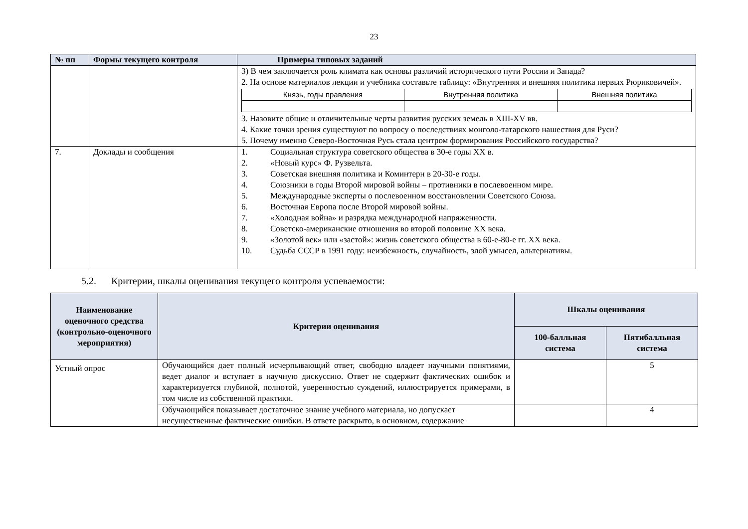23
| № пп | Формы текущего контроля | Примеры типовых заданий |
| --- | --- | --- |
| | | 3) В чем заключается роль климата как основы различий исторического пути России и Запада? 2. На основе материалов лекции и учебника составьте таблицу: «Внутренняя и внешняя политика первых Рюриковичей». / Князь, годы правления / Внутренняя политика / Внешняя политика / 3. Назовите общие и отличительные черты развития русских земель в XIII-XV вв. 4. Какие точки зрения существуют по вопросу о последствиях монголо-татарского нашествия для Руси? 5. Почему именно Северо-Восточная Русь стала центром формирования Российского государства? |
| 7. | Доклады и сообщения | 1. Социальная структура советского общества в 30-е годы XX в. 2. «Новый курс» Ф. Рузвельта. 3. Советская внешняя политика и Коминтерн в 20-30-е годы. 4. Союзники в годы Второй мировой войны – противники в послевоенном мире. 5. Международные эксперты о послевоенном восстановлении Советского Союза. 6. Восточная Европа после Второй мировой войны. 7. «Холодная война» и разрядка международной напряженности. 8. Советско-американские отношения во второй половине XX века. 9. «Золотой век» или «застой»: жизнь советского общества в 60-е-80-е гг. XX века. 10. Судьба СССР в 1991 году: неизбежность, случайность, злой умысел, альтернативы. |
5.2. Критерии, шкалы оценивания текущего контроля успеваемости:
| Наименование оценочного средства (контрольно-оценочного мероприятия) | Критерии оценивания | Шкалы оценивания | |
| --- | --- | --- | --- |
| | | 100-балльная система | Пятибалльная система |
| Устный опрос | Обучающийся дает полный исчерпывающий ответ, свободно владеет научными понятиями, ведет диалог и вступает в научную дискуссию. Ответ не содержит фактических ошибок и характеризуется глубиной, полнотой, уверенностью суждений, иллюстрируется примерами, в том числе из собственной практики. | | 5 |
| | Обучающийся показывает достаточное знание учебного материала, но допускает несущественные фактические ошибки. В ответе раскрыто, в основном, содержание | | 4 |